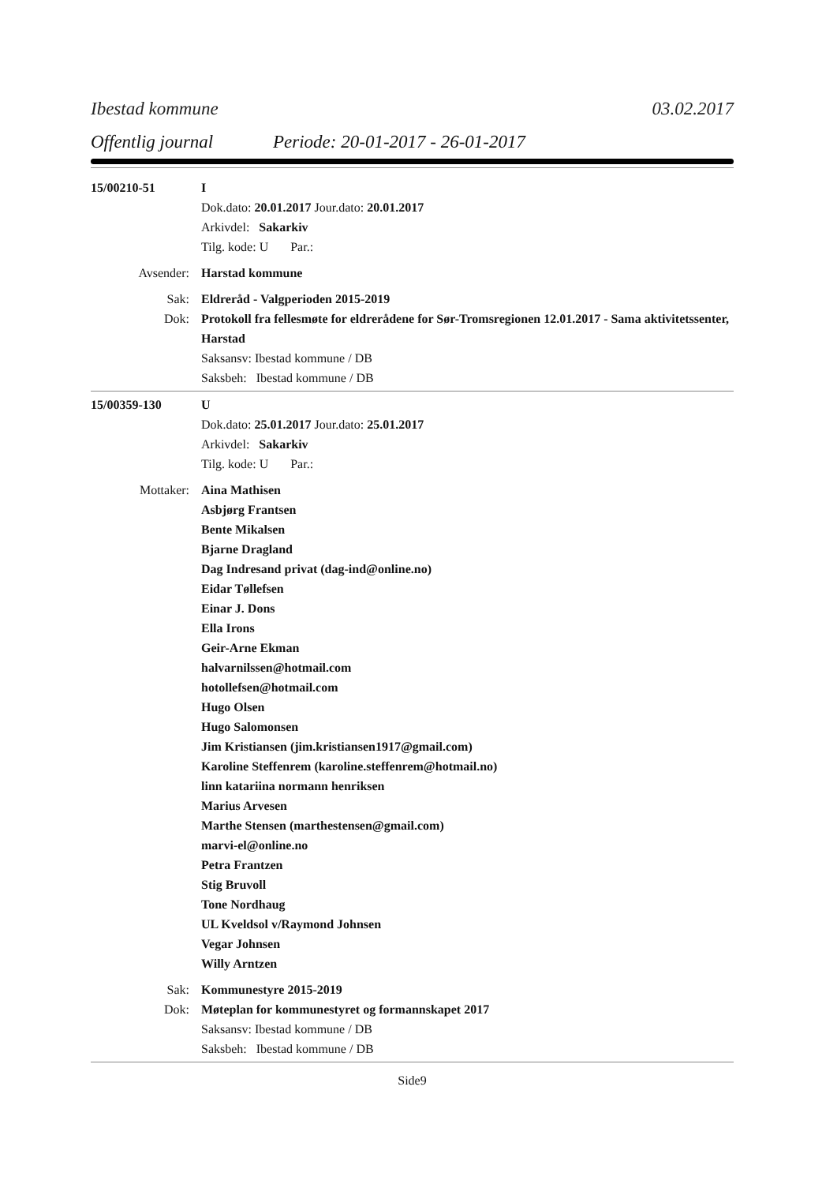Ibestad kommune 03.02.2017
Offentlig journal Periode: 20-01-2017 - 26-01-2017
15/00210-51 I
Dok.dato: 20.01.2017 Jour.dato: 20.01.2017
Arkivdel: Sakarkiv
Tilg. kode: U Par.:
Avsender: Harstad kommune
Sak: Eldreråd - Valgperioden 2015-2019
Dok: Protokoll fra fellesmøte for eldrerådene for Sør-Tromsregionen 12.01.2017 - Sama aktivitetssenter, Harstad
Saksansv: Ibestad kommune / DB
Saksbeh: Ibestad kommune / DB
15/00359-130 U
Dok.dato: 25.01.2017 Jour.dato: 25.01.2017
Arkivdel: Sakarkiv
Tilg. kode: U Par.:
Mottaker: Aina Mathisen
Asbjørg Frantsen
Bente Mikalsen
Bjarne Dragland
Dag Indresand privat (dag-ind@online.no)
Eidar Tøllefsen
Einar J. Dons
Ella Irons
Geir-Arne Ekman
halvarnilssen@hotmail.com
hotollefsen@hotmail.com
Hugo Olsen
Hugo Salomonsen
Jim Kristiansen (jim.kristiansen1917@gmail.com)
Karoline Steffenrem (karoline.steffenrem@hotmail.no)
linn katariina normann henriksen
Marius Arvesen
Marthe Stensen (marthestensen@gmail.com)
marvi-el@online.no
Petra Frantzen
Stig Bruvoll
Tone Nordhaug
UL Kveldsol v/Raymond Johnsen
Vegar Johnsen
Willy Arntzen
Sak: Kommunestyre 2015-2019
Dok: Møteplan for kommunestyret og formannskapet 2017
Saksansv: Ibestad kommune / DB
Saksbeh: Ibestad kommune / DB
Side9